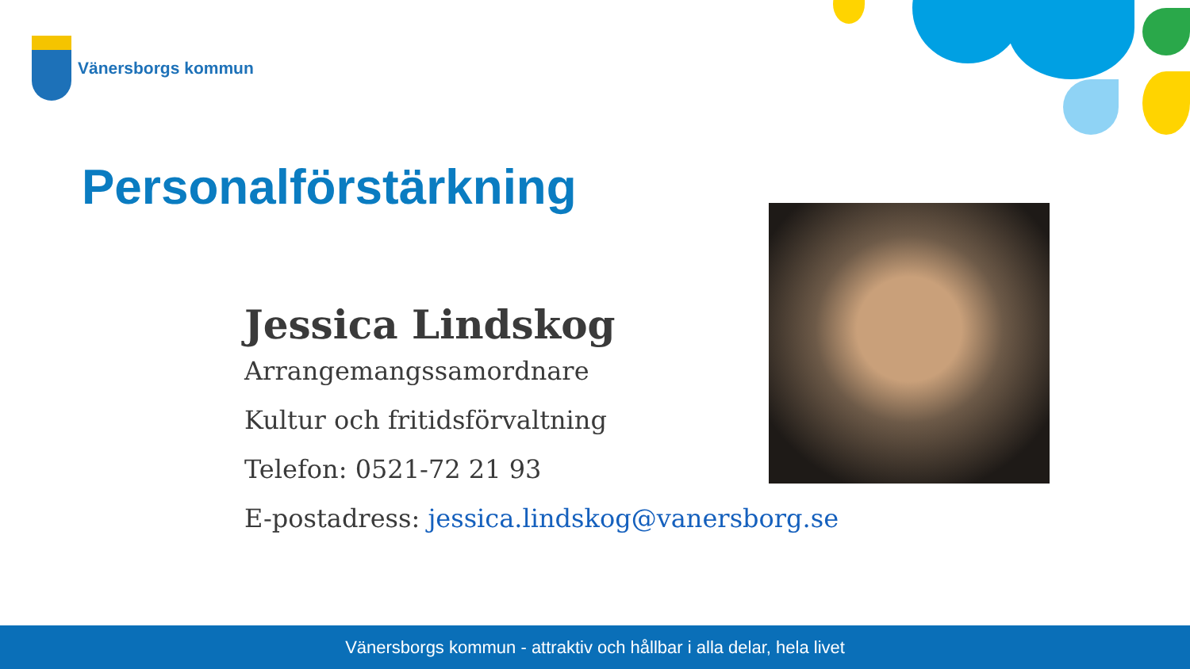Vänersborgs kommun
Personalförstärkning
Jessica Lindskog
Arrangemangssamordnare
Kultur och fritidsförvaltning
Telefon: 0521-72 21 93
E-postadress: jessica.lindskog@vanersborg.se
Vänersborgs kommun - attraktiv och hållbar i alla delar, hela livet